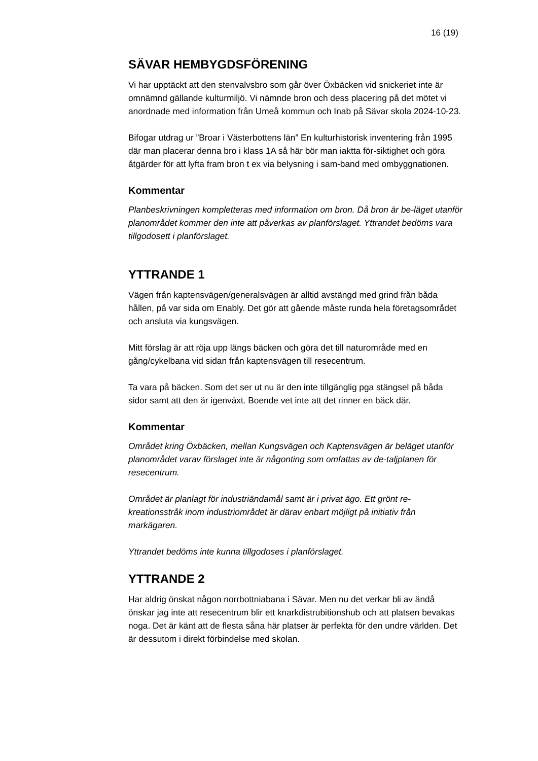16 (19)
SÄVAR HEMBYGDSFÖRENING
Vi har upptäckt att den stenvalvsbro som går över Öxbäcken vid snickeriet inte är omnämnd gällande kulturmiljö. Vi nämnde bron och dess placering på det mötet vi anordnade med information från Umeå kommun och Inab på Sävar skola 2024-10-23.
Bifogar utdrag ur ”Broar i Västerbottens län” En kulturhistorisk inventering från 1995 där man placerar denna bro i klass 1A så här bör man iaktta för-siktighet och göra åtgärder för att lyfta fram bron t ex via belysning i sam-band med ombyggnationen.
Kommentar
Planbeskrivningen kompletteras med information om bron. Då bron är be-läget utanför planområdet kommer den inte att påverkas av planförslaget. Yttrandet bedöms vara tillgodosett i planförslaget.
YTTRANDE 1
Vägen från kaptensvägen/generalsvägen är alltid avstängd med grind från båda hållen, på var sida om Enably. Det gör att gående måste runda hela företagsområdet och ansluta via kungsvägen.
Mitt förslag är att röja upp längs bäcken och göra det till naturområde med en gång/cykelbana vid sidan från kaptensvägen till resecentrum.
Ta vara på bäcken. Som det ser ut nu är den inte tillgänglig pga stängsel på båda sidor samt att den är igenväxt. Boende vet inte att det rinner en bäck där.
Kommentar
Området kring Öxbäcken, mellan Kungsvägen och Kaptensvägen är beläget utanför planområdet varav förslaget inte är någonting som omfattas av de-taljplanen för resecentrum.
Området är planlagt för industriändamål samt är i privat ägo. Ett grönt re-kreationsstråk inom industriområdet är därav enbart möjligt på initiativ från markägaren.
Yttrandet bedöms inte kunna tillgodoses i planförslaget.
YTTRANDE 2
Har aldrig önskat någon norrbottniabana i Sävar. Men nu det verkar bli av ändå önskar jag inte att resecentrum blir ett knarkdistrubitionshub och att platsen bevakas noga. Det är känt att de flesta såna här platser är perfekta för den undre världen. Det är dessutom i direkt förbindelse med skolan.